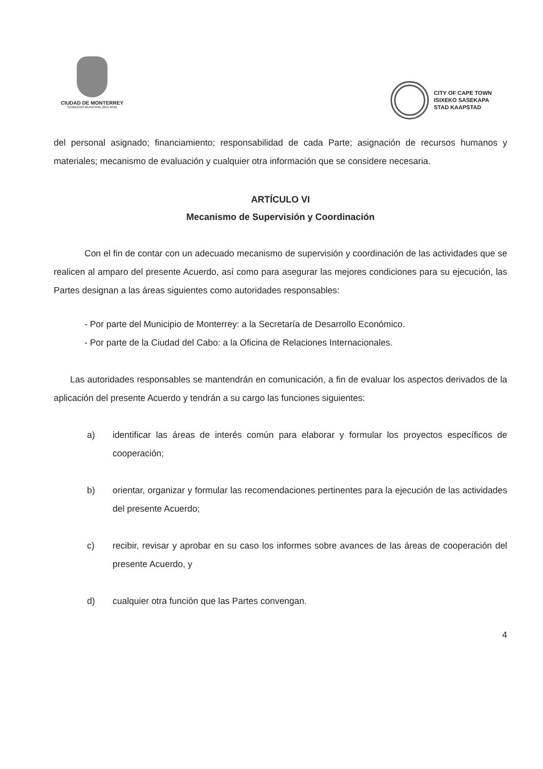CIUDAD DE MONTERREY
GOBIERNO MUNICIPAL 2015-2018
CITY OF CAPE TOWN
ISIXEKO SASEKAPA
STAD KAAPSTAD
del personal asignado; financiamiento; responsabilidad de cada Parte; asignación de recursos humanos y materiales; mecanismo de evaluación y cualquier otra información que se considere necesaria.
ARTÍCULO VI
Mecanismo de Supervisión y Coordinación
Con el fin de contar con un adecuado mecanismo de supervisión y coordinación de las actividades que se realicen al amparo del presente Acuerdo, así como para asegurar las mejores condiciones para su ejecución, las Partes designan a las áreas siguientes como autoridades responsables:
- Por parte del Municipio de Monterrey: a la Secretaría de Desarrollo Económico.
- Por parte de la Ciudad del Cabo: a la Oficina de Relaciones Internacionales.
Las autoridades responsables se mantendrán en comunicación, a fin de evaluar los aspectos derivados de la aplicación del presente Acuerdo y tendrán a su cargo las funciones siguientes:
a) identificar las áreas de interés común para elaborar y formular los proyectos específicos de cooperación;
b) orientar, organizar y formular las recomendaciones pertinentes para la ejecución de las actividades del presente Acuerdo;
c) recibir, revisar y aprobar en su caso los informes sobre avances de las áreas de cooperación del presente Acuerdo, y
d) cualquier otra función que las Partes convengan.
4